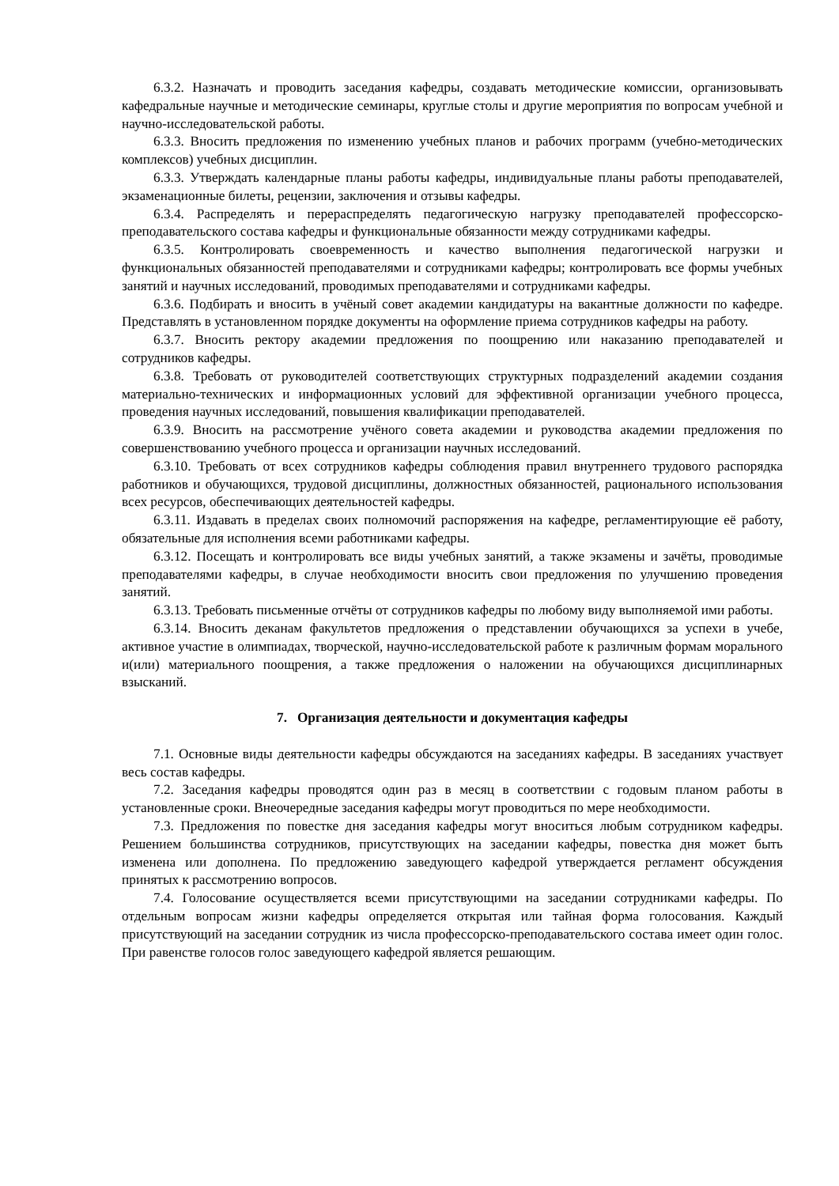6.3.2. Назначать и проводить заседания кафедры, создавать методические комиссии, организовывать кафедральные научные и методические семинары, круглые столы и другие мероприятия по вопросам учебной и научно-исследовательской работы.
6.3.3. Вносить предложения по изменению учебных планов и рабочих программ (учебно-методических комплексов) учебных дисциплин.
6.3.3. Утверждать календарные планы работы кафедры, индивидуальные планы работы преподавателей, экзаменационные билеты, рецензии, заключения и отзывы кафедры.
6.3.4. Распределять и перераспределять педагогическую нагрузку преподавателей профессорско-преподавательского состава кафедры и функциональные обязанности между сотрудниками кафедры.
6.3.5. Контролировать своевременность и качество выполнения педагогической нагрузки и функциональных обязанностей преподавателями и сотрудниками кафедры; контролировать все формы учебных занятий и научных исследований, проводимых преподавателями и сотрудниками кафедры.
6.3.6. Подбирать и вносить в учёный совет академии кандидатуры на вакантные должности по кафедре. Представлять в установленном порядке документы на оформление приема сотрудников кафедры на работу.
6.3.7. Вносить ректору академии предложения по поощрению или наказанию преподавателей и сотрудников кафедры.
6.3.8. Требовать от руководителей соответствующих структурных подразделений академии создания материально-технических и информационных условий для эффективной организации учебного процесса, проведения научных исследований, повышения квалификации преподавателей.
6.3.9. Вносить на рассмотрение учёного совета академии и руководства академии предложения по совершенствованию учебного процесса и организации научных исследований.
6.3.10. Требовать от всех сотрудников кафедры соблюдения правил внутреннего трудового распорядка работников и обучающихся, трудовой дисциплины, должностных обязанностей, рационального использования всех ресурсов, обеспечивающих деятельностей кафедры.
6.3.11. Издавать в пределах своих полномочий распоряжения на кафедре, регламентирующие её работу, обязательные для исполнения всеми работниками кафедры.
6.3.12. Посещать и контролировать все виды учебных занятий, а также экзамены и зачёты, проводимые преподавателями кафедры, в случае необходимости вносить свои предложения по улучшению проведения занятий.
6.3.13. Требовать письменные отчёты от сотрудников кафедры по любому виду выполняемой ими работы.
6.3.14. Вносить деканам факультетов предложения о представлении обучающихся за успехи в учебе, активное участие в олимпиадах, творческой, научно-исследовательской работе к различным формам морального и(или) материального поощрения, а также предложения о наложении на обучающихся дисциплинарных взысканий.
7. Организация деятельности и документация кафедры
7.1. Основные виды деятельности кафедры обсуждаются на заседаниях кафедры. В заседаниях участвует весь состав кафедры.
7.2. Заседания кафедры проводятся один раз в месяц в соответствии с годовым планом работы в установленные сроки. Внеочередные заседания кафедры могут проводиться по мере необходимости.
7.3. Предложения по повестке дня заседания кафедры могут вноситься любым сотрудником кафедры. Решением большинства сотрудников, присутствующих на заседании кафедры, повестка дня может быть изменена или дополнена. По предложению заведующего кафедрой утверждается регламент обсуждения принятых к рассмотрению вопросов.
7.4. Голосование осуществляется всеми присутствующими на заседании сотрудниками кафедры. По отдельным вопросам жизни кафедры определяется открытая или тайная форма голосования. Каждый присутствующий на заседании сотрудник из числа профессорско-преподавательского состава имеет один голос. При равенстве голосов голос заведующего кафедрой является решающим.